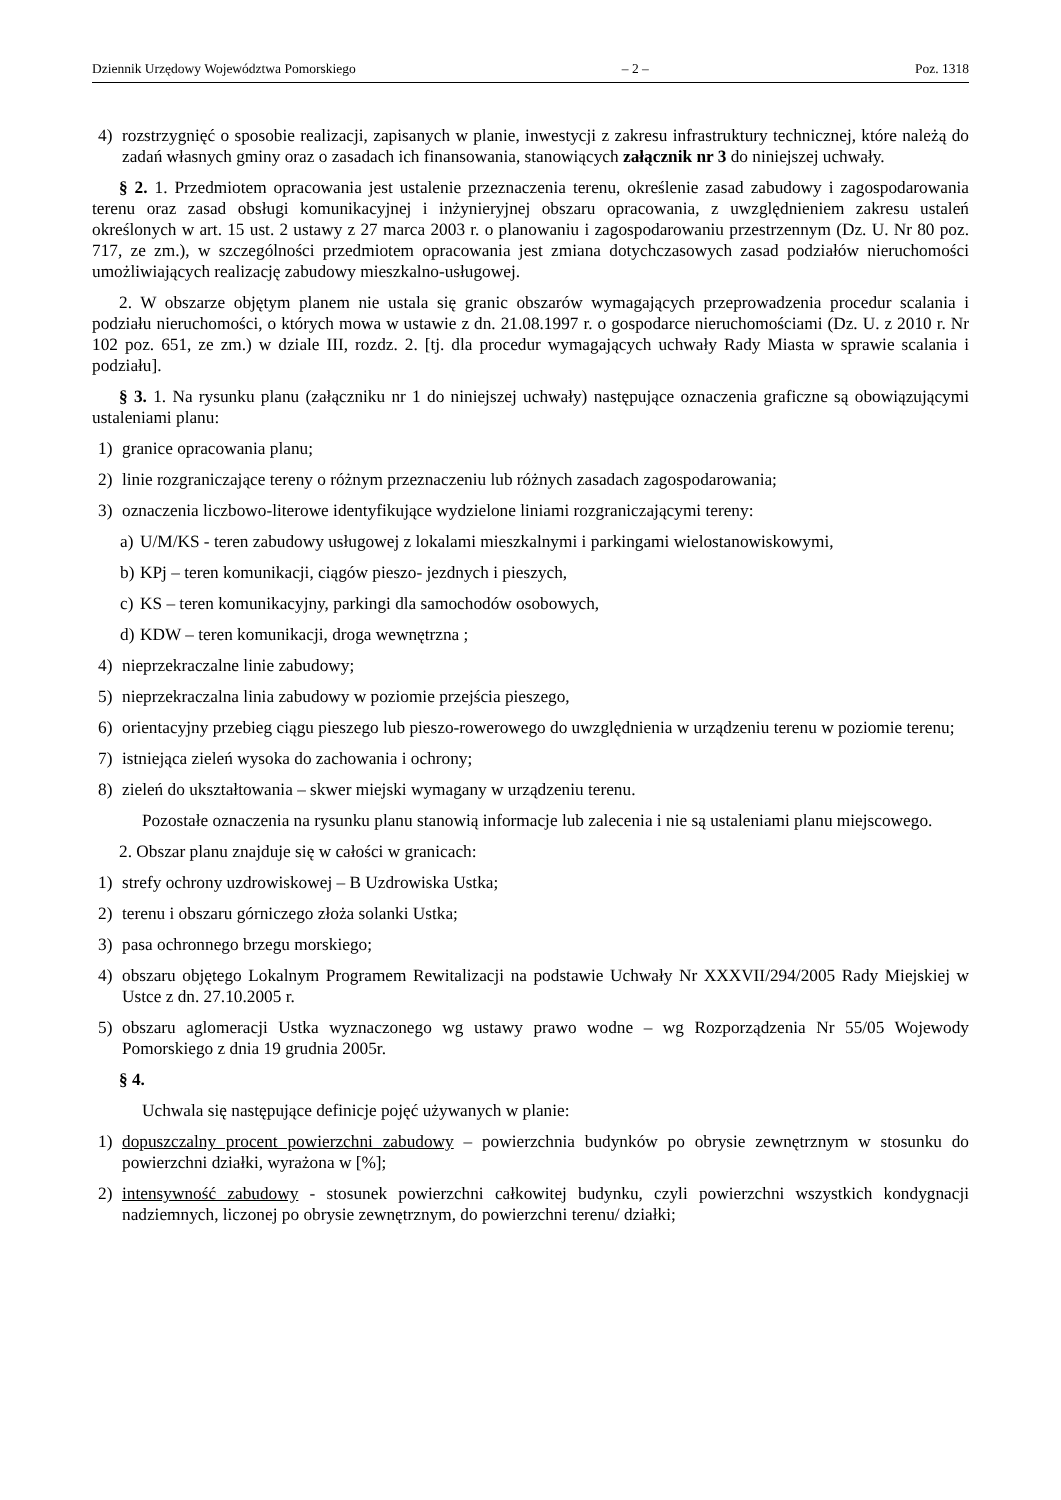Dziennik Urzędowy Województwa Pomorskiego – 2 – Poz. 1318
4) rozstrzygnięć o sposobie realizacji, zapisanych w planie, inwestycji z zakresu infrastruktury technicznej, które należą do zadań własnych gminy oraz o zasadach ich finansowania, stanowiących załącznik nr 3 do niniejszej uchwały.
§ 2. 1. Przedmiotem opracowania jest ustalenie przeznaczenia terenu, określenie zasad zabudowy i zagospodarowania terenu oraz zasad obsługi komunikacyjnej i inżynieryjnej obszaru opracowania, z uwzględnieniem zakresu ustaleń określonych w art. 15 ust. 2 ustawy z 27 marca 2003 r. o planowaniu i zagospodarowaniu przestrzennym (Dz. U. Nr 80 poz. 717, ze zm.), w szczególności przedmiotem opracowania jest zmiana dotychczasowych zasad podziałów nieruchomości umożliwiających realizację zabudowy mieszkalno-usługowej.
2. W obszarze objętym planem nie ustala się granic obszarów wymagających przeprowadzenia procedur scalania i podziału nieruchomości, o których mowa w ustawie z dn. 21.08.1997 r. o gospodarce nieruchomościami (Dz. U. z 2010 r. Nr 102 poz. 651, ze zm.) w dziale III, rozdz. 2. [tj. dla procedur wymagających uchwały Rady Miasta w sprawie scalania i podziału].
§ 3. 1. Na rysunku planu (załączniku nr 1 do niniejszej uchwały) następujące oznaczenia graficzne są obowiązującymi ustaleniami planu:
1) granice opracowania planu;
2) linie rozgraniczające tereny o różnym przeznaczeniu lub różnych zasadach zagospodarowania;
3) oznaczenia liczbowo-literowe identyfikujące wydzielone liniami rozgraniczającymi tereny:
a) U/M/KS - teren zabudowy usługowej z lokalami mieszkalnymi i parkingami wielostanowiskowymi,
b) KPj – teren komunikacji, ciągów pieszo- jezdnych i pieszych,
c) KS – teren komunikacyjny, parkingi dla samochodów osobowych,
d) KDW – teren komunikacji, droga wewnętrzna ;
4) nieprzekraczalne linie zabudowy;
5) nieprzekraczalna linia zabudowy w poziomie przejścia pieszego,
6) orientacyjny przebieg ciągu pieszego lub pieszo-rowerowego do uwzględnienia w urządzeniu terenu w poziomie terenu;
7) istniejąca zieleń wysoka do zachowania i ochrony;
8) zieleń do ukształtowania – skwer miejski wymagany w urządzeniu terenu.
Pozostałe oznaczenia na rysunku planu stanowią informacje lub zalecenia i nie są ustaleniami planu miejscowego.
2. Obszar planu znajduje się w całości w granicach:
1) strefy ochrony uzdrowiskowej – B Uzdrowiska Ustka;
2) terenu i obszaru górniczego złoża solanki Ustka;
3) pasa ochronnego brzegu morskiego;
4) obszaru objętego Lokalnym Programem Rewitalizacji na podstawie Uchwały Nr XXXVII/294/2005 Rady Miejskiej w Ustce z dn. 27.10.2005 r.
5) obszaru aglomeracji Ustka wyznaczonego wg ustawy prawo wodne – wg Rozporządzenia Nr 55/05 Wojewody Pomorskiego z dnia 19 grudnia 2005r.
§ 4.
Uchwala się następujące definicje pojęć używanych w planie:
1) dopuszczalny procent powierzchni zabudowy – powierzchnia budynków po obrysie zewnętrznym w stosunku do powierzchni działki, wyrażona w [%];
2) intensywność zabudowy - stosunek powierzchni całkowitej budynku, czyli powierzchni wszystkich kondygnacji nadziemnych, liczonej po obrysie zewnętrznym, do powierzchni terenu/ działki;